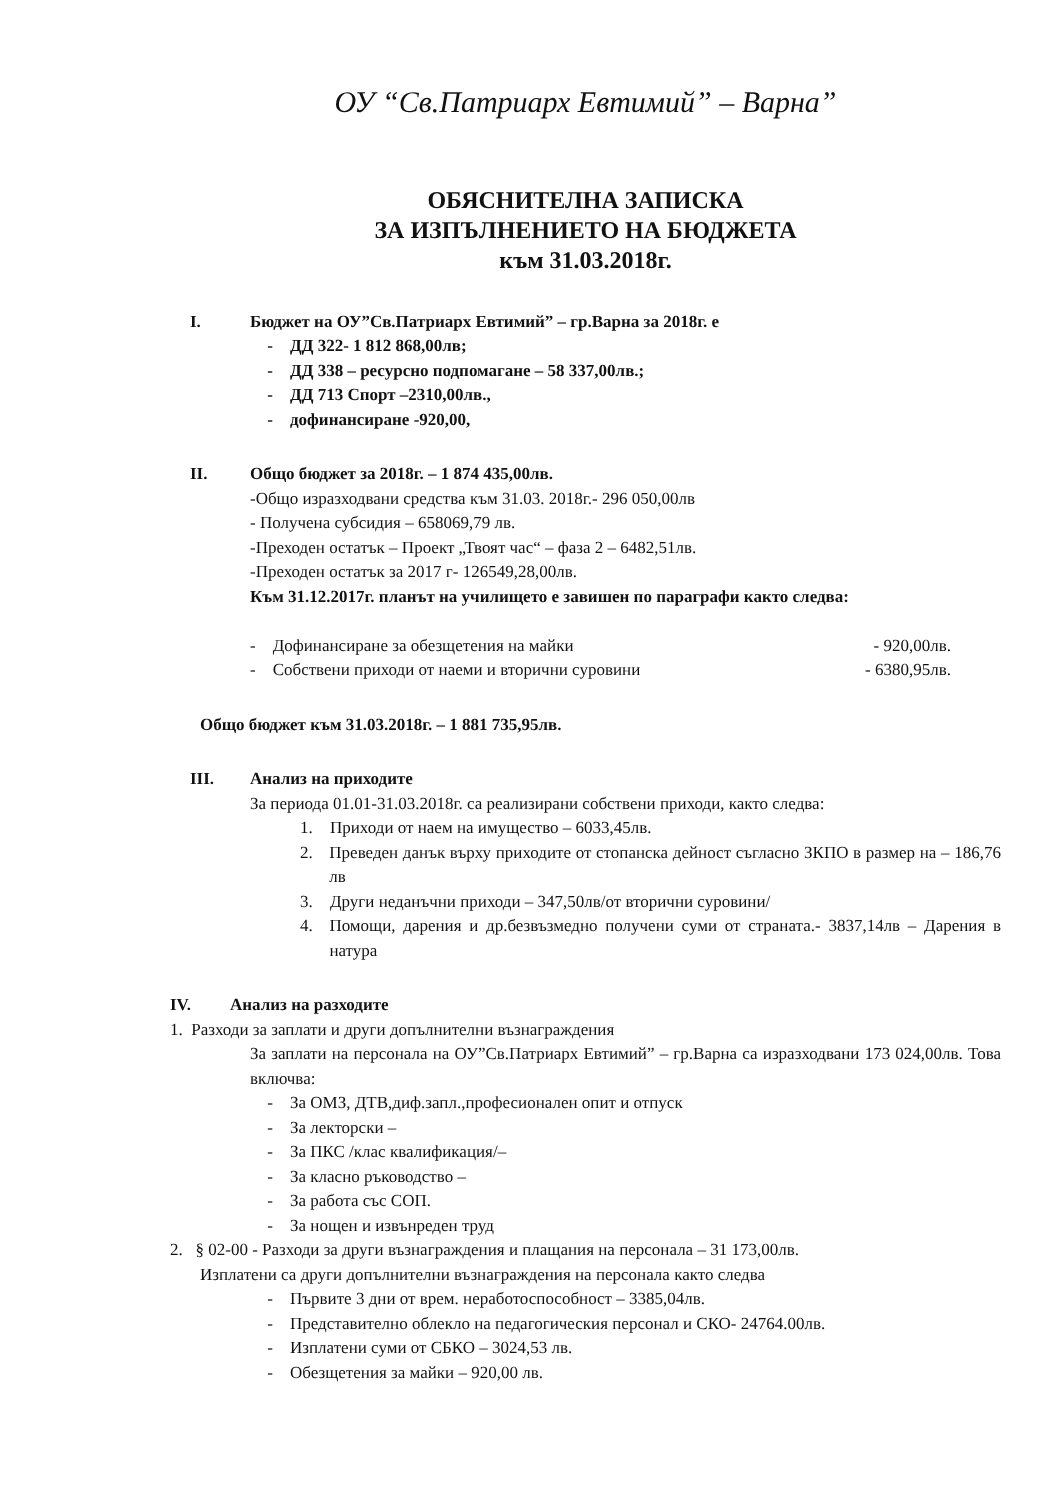ОУ “Св.Патриарх Евтимий” – Варна”
ОБЯСНИТЕЛНА ЗАПИСКА
ЗА ИЗПЪЛНЕНИЕТО НА БЮДЖЕТА
към 31.03.2018г.
I. Бюджет на ОУ”Св.Патриарх Евтимий” – гр.Варна за 2018г. е
- ДД 322- 1 812 868,00лв;
- ДД 338 – ресурсно подпомагане – 58 337,00лв.;
- ДД 713 Спорт –2310,00лв.,
- дофинансиране -920,00,
II. Общо бюджет за 2018г. – 1 874 435,00лв.
-Общо изразходвани средства към 31.03. 2018г.- 296 050,00лв
- Получена субсидия – 658069,79 лв.
-Преходен остатък – Проект „Твоят час“ – фаза 2 – 6482,51лв.
-Преходен остатък за 2017 г- 126549,28,00лв.
Към 31.12.2017г. планът на училището е завишен по параграфи както следва:
- Дофинансиране за обезщетения на майки - 920,00лв.
- Собствени приходи от наеми и вторични суровини - 6380,95лв.
Общо бюджет към 31.03.2018г. – 1 881 735,95лв.
III. Анализ на приходите
За периода 01.01-31.03.2018г. са реализирани собствени приходи, както следва:
1. Приходи от наем на имущество – 6033,45лв.
2. Преведен данък върху приходите от стопанска дейност съгласно ЗКПО в размер на – 186,76 лв
3. Други неданъчни приходи – 347,50лв/от вторични суровини/
4. Помощи, дарения и др.безвъзмедно получени суми от страната.- 3837,14лв – Дарения в натура
IV. Анализ на разходите
1. Разходи за заплати и други допълнителни възнаграждения
За заплати на персонала на ОУ”Св.Патриарх Евтимий” – гр.Варна са изразходвани 173 024,00лв. Това включва:
- За ОМЗ, ДТВ,диф.запл.,професионален опит и отпуск
- За лекторски –
- За ПКС /клас квалификация/–
- За класно ръководство –
- За работа със СОП.
- За нощен и извънреден труд
2. § 02-00 - Разходи за други възнаграждения и плащания на персонала – 31 173,00лв.
Изплатени са други допълнителни възнаграждения на персонала както следва
- Първите 3 дни от врем. неработоспособност – 3385,04лв.
- Представително облекло на педагогическия персонал и СКО- 24764.00лв.
- Изплатени суми от СБКО – 3024,53 лв.
- Обезщетения за майки – 920,00 лв.